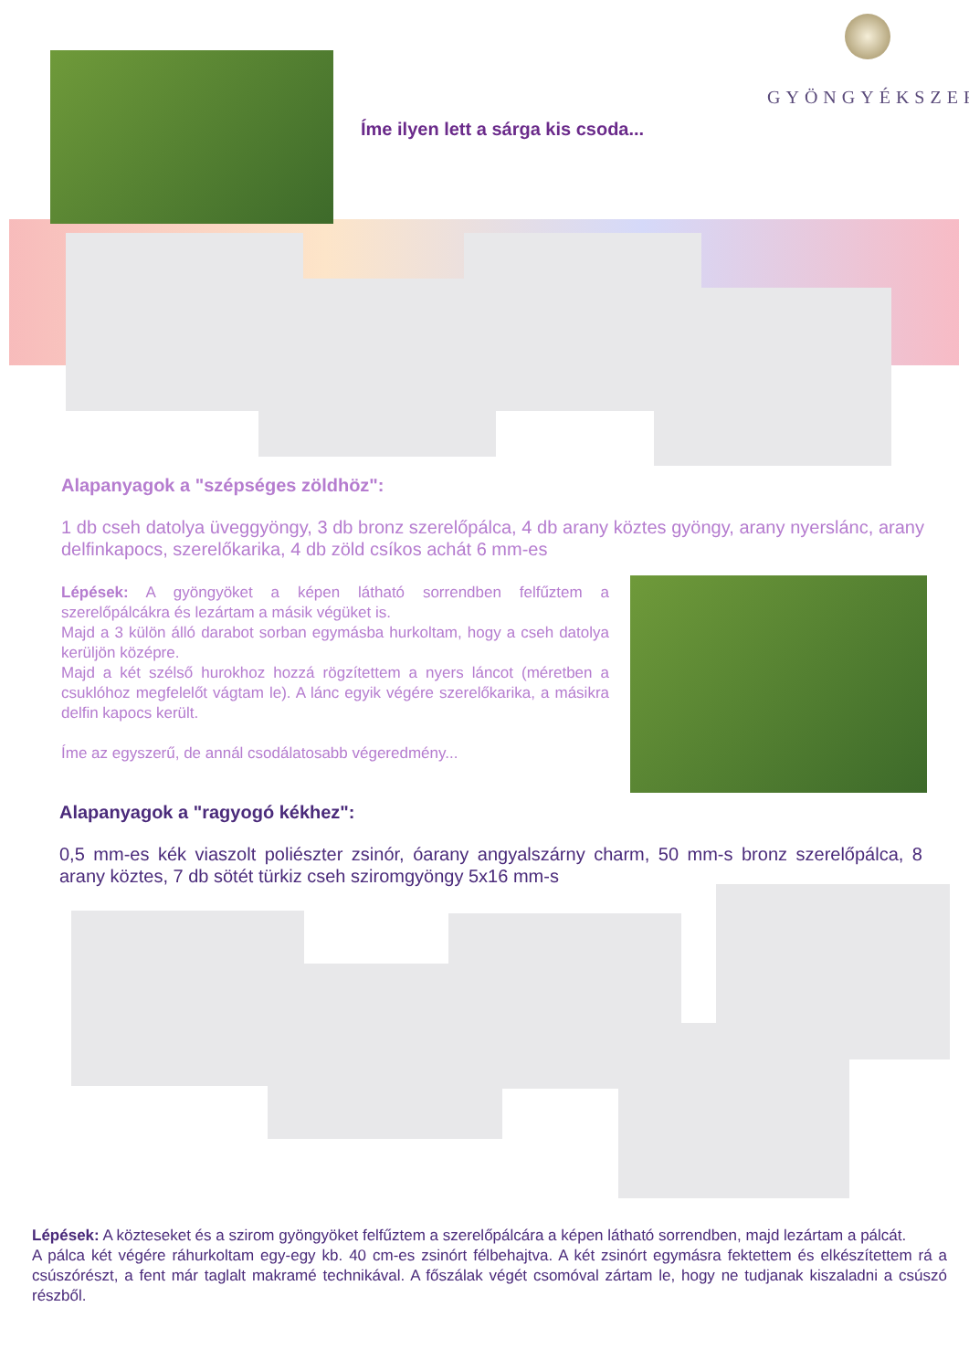GYÖNGYÉKSZER
Íme ilyen lett a sárga kis csoda...
Alapanyagok a "szépséges zöldhöz":
1 db cseh datolya üveggyöngy, 3 db bronz szerelőpálca, 4 db arany köztes gyöngy, arany nyerslánc, arany delfinkapocs, szerelőkarika, 4 db zöld csíkos achát 6 mm-es
Lépések: A gyöngyöket a képen látható sorrendben felfűztem a szerelőpálcákra és lezártam a másik végüket is.
Majd a 3 külön álló darabot sorban egymásba hurkoltam, hogy a cseh datolya kerüljön középre.
Majd a két szélső hurokhoz hozzá rögzítettem a nyers láncot (méretben a csuklóhoz megfelelőt vágtam le). A lánc egyik végére szerelőkarika, a másikra delfin kapocs került.
Íme az egyszerű, de annál csodálatosabb végeredmény...
Alapanyagok a "ragyogó kékhez":
0,5 mm-es kék viaszolt poliészter zsinór, óarany angyalszárny charm, 50 mm-s bronz szerelőpálca, 8 arany köztes, 7 db sötét türkiz cseh sziromgyöngy 5x16 mm-s
Lépések: A közteseket és a szirom gyöngyöket felfűztem a szerelőpálcára a képen látható sorrendben, majd lezártam a pálcát.
A pálca két végére ráhurkoltam egy-egy kb. 40 cm-es zsinórt félbehajtva. A két zsinórt egymásra fektettem és elkészítettem rá a csúszórészt, a fent már taglalt makramé technikával. A főszálak végét csomóval zártam le, hogy ne tudjanak kiszaladni a csúszó részből.